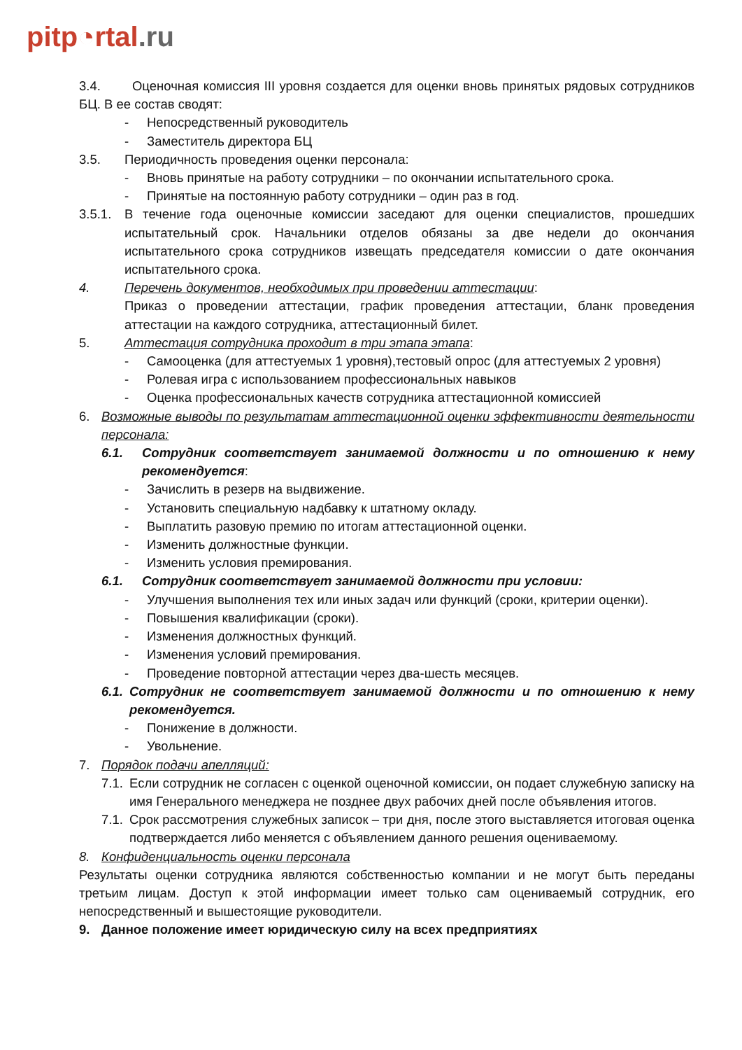pitp◔rtal.ru
3.4. Оценочная комиссия III уровня создается для оценки вновь принятых рядовых сотрудников БЦ. В ее состав сводят:
- Непосредственный руководитель
- Заместитель директора БЦ
3.5. Периодичность проведения оценки персонала:
- Вновь принятые на работу сотрудники – по окончании испытательного срока.
- Принятые на постоянную работу сотрудники – один раз в год.
3.5.1. В течение года оценочные комиссии заседают для оценки специалистов, прошедших испытательный срок. Начальники отделов обязаны за две недели до окончания испытательного срока сотрудников извещать председателя комиссии о дате окончания испытательного срока.
4. Перечень документов, необходимых при проведении аттестации:
Приказ о проведении аттестации, график проведения аттестации, бланк проведения аттестации на каждого сотрудника, аттестационный билет.
5. Аттестация сотрудника проходит в три этапа этапа:
- Самооценка (для аттестуемых 1 уровня),тестовый опрос (для аттестуемых 2 уровня)
- Ролевая игра с использованием профессиональных навыков
- Оценка профессиональных качеств сотрудника аттестационной комиссией
6. Возможные выводы по результатам аттестационной оценки эффективности деятельности персонала:
6.1. Сотрудник соответствует занимаемой должности и по отношению к нему рекомендуется:
- Зачислить в резерв на выдвижение.
- Установить специальную надбавку к штатному окладу.
- Выплатить разовую премию по итогам аттестационной оценки.
- Изменить должностные функции.
- Изменить условия премирования.
6.1. Сотрудник соответствует занимаемой должности при условии:
- Улучшения выполнения тех или иных задач или функций (сроки, критерии оценки).
- Повышения квалификации (сроки).
- Изменения должностных функций.
- Изменения условий премирования.
- Проведение повторной аттестации через два-шесть месяцев.
6.1. Сотрудник не соответствует занимаемой должности и по отношению к нему рекомендуется.
- Понижение в должности.
- Увольнение.
7. Порядок подачи апелляций:
7.1. Если сотрудник не согласен с оценкой оценочной комиссии, он подает служебную записку на имя Генерального менеджера не позднее двух рабочих дней после объявления итогов.
7.1. Срок рассмотрения служебных записок – три дня, после этого выставляется итоговая оценка подтверждается либо меняется с объявлением данного решения оцениваемому.
8. Конфиденциальность оценки персонала
Результаты оценки сотрудника являются собственностью компании и не могут быть переданы третьим лицам. Доступ к этой информации имеет только сам оцениваемый сотрудник, его непосредственный и вышестоящие руководители.
9. Данное положение имеет юридическую силу на всех предприятиях